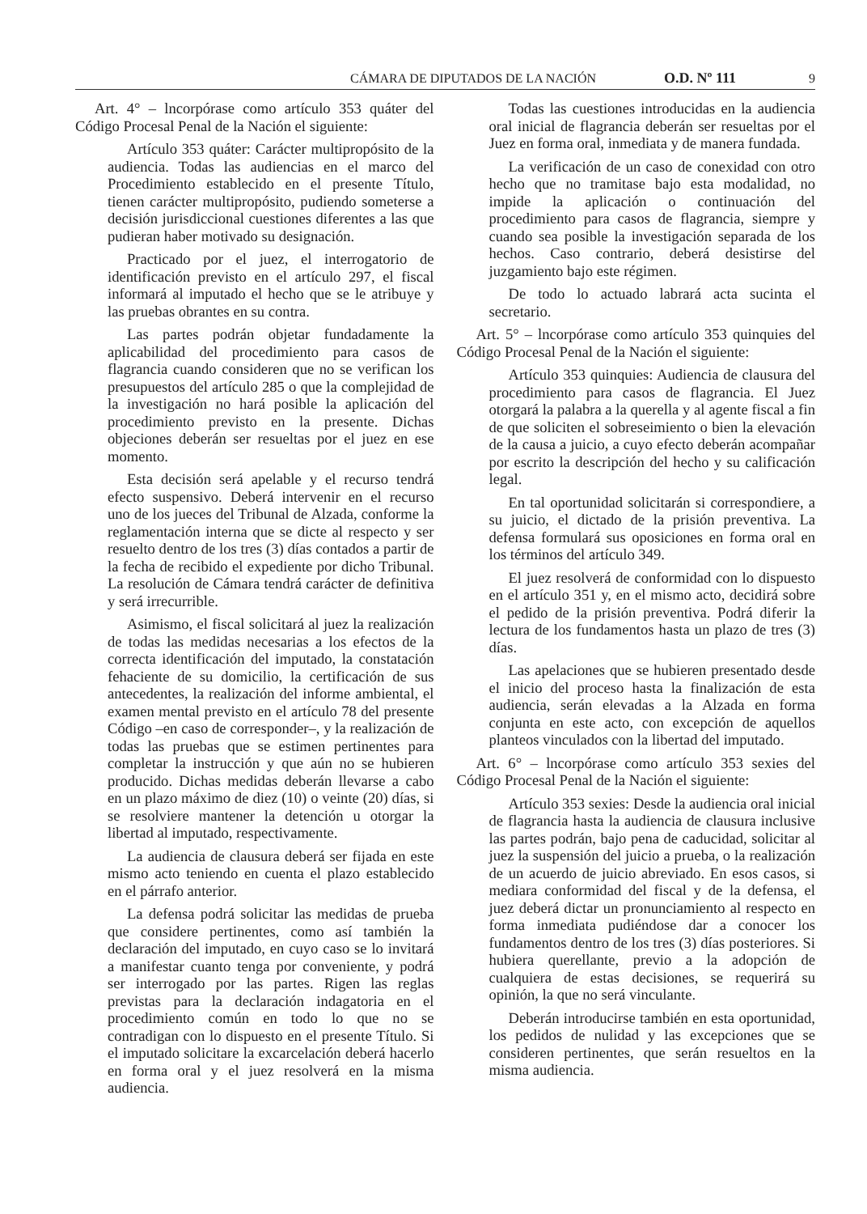CÁMARA DE DIPUTADOS DE LA NACIÓN O.D. Nº 111 9
Art. 4° – lncorpórase como artículo 353 quáter del Código Procesal Penal de la Nación el siguiente:
Artículo 353 quáter: Carácter multipropósito de la audiencia. Todas las audiencias en el marco del Procedimiento establecido en el presente Título, tienen carácter multipropósito, pudiendo someterse a decisión jurisdiccional cuestiones diferentes a las que pudieran haber motivado su designación.
Practicado por el juez, el interrogatorio de identificación previsto en el artículo 297, el fiscal informará al imputado el hecho que se le atribuye y las pruebas obrantes en su contra.
Las partes podrán objetar fundadamente la aplicabilidad del procedimiento para casos de flagrancia cuando consideren que no se verifican los presupuestos del artículo 285 o que la complejidad de la investigación no hará posible la aplicación del procedimiento previsto en la presente. Dichas objeciones deberán ser resueltas por el juez en ese momento.
Esta decisión será apelable y el recurso tendrá efecto suspensivo. Deberá intervenir en el recurso uno de los jueces del Tribunal de Alzada, conforme la reglamentación interna que se dicte al respecto y ser resuelto dentro de los tres (3) días contados a partir de la fecha de recibido el expediente por dicho Tribunal. La resolución de Cámara tendrá carácter de definitiva y será irrecurrible.
Asimismo, el fiscal solicitará al juez la realización de todas las medidas necesarias a los efectos de la correcta identificación del imputado, la constatación fehaciente de su domicilio, la certificación de sus antecedentes, la realización del informe ambiental, el examen mental previsto en el artículo 78 del presente Código –en caso de corresponder–, y la realización de todas las pruebas que se estimen pertinentes para completar la instrucción y que aún no se hubieren producido. Dichas medidas deberán llevarse a cabo en un plazo máximo de diez (10) o veinte (20) días, si se resolviere mantener la detención u otorgar la libertad al imputado, respectivamente.
La audiencia de clausura deberá ser fijada en este mismo acto teniendo en cuenta el plazo establecido en el párrafo anterior.
La defensa podrá solicitar las medidas de prueba que considere pertinentes, como así también la declaración del imputado, en cuyo caso se lo invitará a manifestar cuanto tenga por conveniente, y podrá ser interrogado por las partes. Rigen las reglas previstas para la declaración indagatoria en el procedimiento común en todo lo que no se contradigan con lo dispuesto en el presente Título. Si el imputado solicitare la excarcelación deberá hacerlo en forma oral y el juez resolverá en la misma audiencia.
Todas las cuestiones introducidas en la audiencia oral inicial de flagrancia deberán ser resueltas por el Juez en forma oral, inmediata y de manera fundada.
La verificación de un caso de conexidad con otro hecho que no tramitase bajo esta modalidad, no impide la aplicación o continuación del procedimiento para casos de flagrancia, siempre y cuando sea posible la investigación separada de los hechos. Caso contrario, deberá desistirse del juzgamiento bajo este régimen.
De todo lo actuado labrará acta sucinta el secretario.
Art. 5° – lncorpórase como artículo 353 quinquies del Código Procesal Penal de la Nación el siguiente:
Artículo 353 quinquies: Audiencia de clausura del procedimiento para casos de flagrancia. El Juez otorgará la palabra a la querella y al agente fiscal a fin de que soliciten el sobreseimiento o bien la elevación de la causa a juicio, a cuyo efecto deberán acompañar por escrito la descripción del hecho y su calificación legal.
En tal oportunidad solicitarán si correspondiere, a su juicio, el dictado de la prisión preventiva. La defensa formulará sus oposiciones en forma oral en los términos del artículo 349.
El juez resolverá de conformidad con lo dispuesto en el artículo 351 y, en el mismo acto, decidirá sobre el pedido de la prisión preventiva. Podrá diferir la lectura de los fundamentos hasta un plazo de tres (3) días.
Las apelaciones que se hubieren presentado desde el inicio del proceso hasta la finalización de esta audiencia, serán elevadas a la Alzada en forma conjunta en este acto, con excepción de aquellos planteos vinculados con la libertad del imputado.
Art. 6° – lncorpórase como artículo 353 sexies del Código Procesal Penal de la Nación el siguiente:
Artículo 353 sexies: Desde la audiencia oral inicial de flagrancia hasta la audiencia de clausura inclusive las partes podrán, bajo pena de caducidad, solicitar al juez la suspensión del juicio a prueba, o la realización de un acuerdo de juicio abreviado. En esos casos, si mediara conformidad del fiscal y de la defensa, el juez deberá dictar un pronunciamiento al respecto en forma inmediata pudiéndose dar a conocer los fundamentos dentro de los tres (3) días posteriores. Si hubiera querellante, previo a la adopción de cualquiera de estas decisiones, se requerirá su opinión, la que no será vinculante.
Deberán introducirse también en esta oportunidad, los pedidos de nulidad y las excepciones que se consideren pertinentes, que serán resueltos en la misma audiencia.